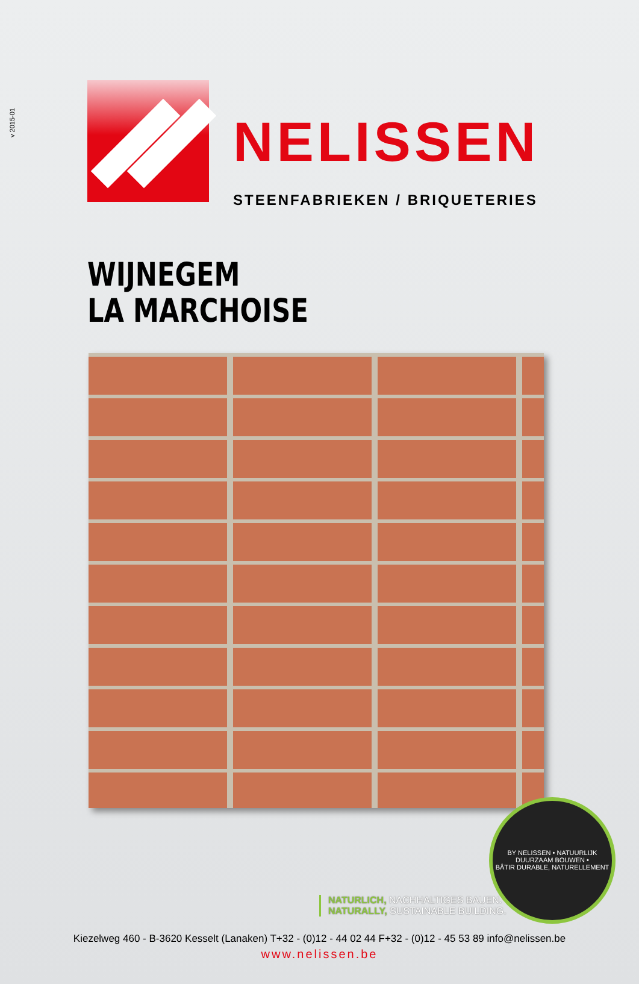v 2015-01
NELISSEN
STEENFABRIEKEN / BRIQUETERIES
WIJNEGEM
LA MARCHOISE
BY NELISSEN • NATUURLIJK DUURZAAM BOUWEN •
BÂTIR DURABLE, NATURELLEMENT
NATURLICH, NACHHALTIGES BAUEN.
NATURALLY, SUSTAINABLE BUILDING.
Kiezelweg 460 - B-3620 Kesselt (Lanaken) T+32 - (0)12 - 44 02 44 F+32 - (0)12 - 45 53 89 info@nelissen.be
www.nelissen.be